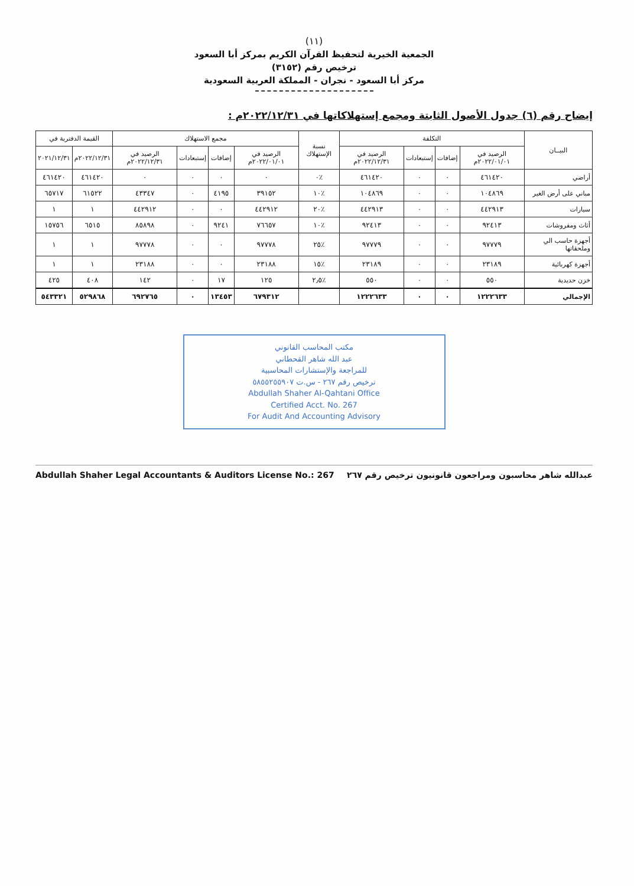(١١)
الجمعية الخيرية لتحفيظ القرآن الكريم بمركز أبا السعود
ترخيص رقم (٣١٥٢)
مركز أبا السعود - نجران - المملكة العربية السعودية
إيضاح رقم (٦) جدول الأصول الثابتة ومجمع إستهلاكاتها في ٢٠٢٢/١٢/٣١م :
| البيــان | التكلفة | | | | نسبة الإستهلاك | مجمع الاستهلاك | | | | القيمة الدفترية في | |
| --- | --- | --- | --- | --- | --- | --- | --- | --- | --- | --- | --- |
| | الرصيد في ٢٠٢٢/٠١/٠١م | إضافات | إستبعادات | الرصيد في ٢٠٢٢/١٢/٣١م | | الرصيد في ٢٠٢٢/٠١/٠١م | إضافات | إستبعادات | الرصيد في ٢٠٢٢/١٢/٣١م | ٢٠٢٢/١٢/٣١م | ٢٠٢١/١٢/٣١ |
| أراضي | ٤٦١٤٢٠ | ٠ | ٠ | ٤٦١٤٢٠ | ٪٠ | ٠ | ٠ | ٠ | ٠ | ٤٦١٤٢٠ | ٤٦١٤٢٠ |
| مباني على أرض الغير | ١٠٤٨٦٩ | ٠ | ٠ | ١٠٤٨٦٩ | ٪١٠ | ٣٩١٥٢ | ٤١٩٥ | ٠ | ٤٣٣٤٧ | ٦١٥٢٢ | ٦٥٧١٧ |
| سيارات | ٤٤٢٩١٣ | ٠ | ٠ | ٤٤٢٩١٣ | ٪٢٠ | ٤٤٢٩١٢ | ٠ | ٠ | ٤٤٢٩١٢ | ١ | ١ |
| أثاث ومفروشات | ٩٢٤١٣ | ٠ | ٠ | ٩٢٤١٣ | ٪١٠ | ٧٦٦٥٧ | ٩٢٤١ | ٠ | ٨٥٨٩٨ | ٦٥١٥ | ١٥٧٥٦ |
| أجهزة حاسب الي وملحقاتها | ٩٧٧٧٩ | ٠ | ٠ | ٩٧٧٧٩ | ٪٢٥ | ٩٧٧٧٨ | ٠ | ٠ | ٩٧٧٧٨ | ١ | ١ |
| أجهزة كهربائية | ٢٣١٨٩ | ٠ | ٠ | ٢٣١٨٩ | ٪١٥ | ٢٣١٨٨ | ٠ | ٠ | ٢٣١٨٨ | ١ | ١ |
| خزن حديدية | ٥٥٠ | ٠ | ٠ | ٥٥٠ | ٪٢٫٥ | ١٢٥ | ١٧ | ٠ | ١٤٢ | ٤٠٨ | ٤٢٥ |
| الإجمالي | ١٢٢٢٦٣٣ | ٠ | ٠ | ١٢٢٢٦٣٣ | | ٦٧٩٣١٢ | ١٣٤٥٣ | ٠ | ٦٩٢٧٦٥ | ٥٢٩٨٦٨ | ٥٤٣٣٢١ |
مكتب المحاسب القانوني
عبد الله شاهر القحطاني
للمراجعة والإستشارات المحاسبية
ترخيص رقم ٢٦٧ - س.ت ٥٨٥٥٢٥٥٩٠٧
Abdullah Shaher Al-Qahtani Office
Certified Acct. No. 267
For Audit And Accounting Advisory
عبدالله شاهر محاسبون ومراجعون قانونيون ترخيص رقم ٢٦٧ Abdullah Shaher Legal Accountants & Auditors License No.: 267